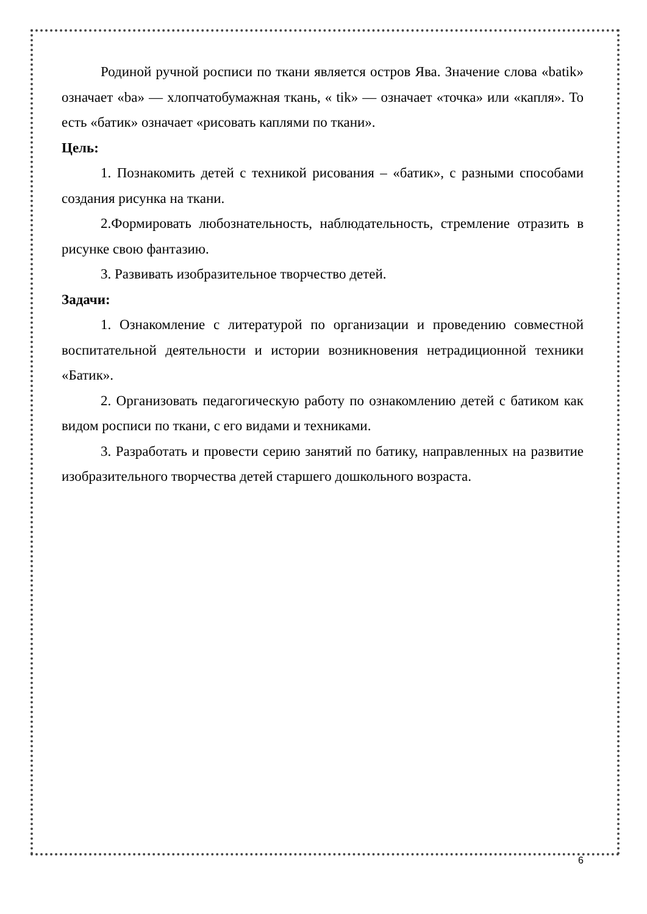Родиной ручной росписи по ткани является остров Ява. Значение слова «batik» означает «ba» — хлопчатобумажная ткань, « tik» — означает «точка» или «капля». То есть «батик» означает «рисовать каплями по ткани».
Цель:
1. Познакомить детей с техникой рисования – «батик», с разными способами создания рисунка на ткани.
2.Формировать любознательность, наблюдательность, стремление отразить в рисунке свою фантазию.
3. Развивать изобразительное творчество детей.
Задачи:
1. Ознакомление с литературой по организации и проведению совместной воспитательной деятельности и истории возникновения нетрадиционной техники «Батик».
2. Организовать педагогическую работу по ознакомлению детей с батиком как видом росписи по ткани, с его видами и техниками.
3. Разработать и провести серию занятий по батику, направленных на развитие изобразительного творчества детей старшего дошкольного возраста.
6